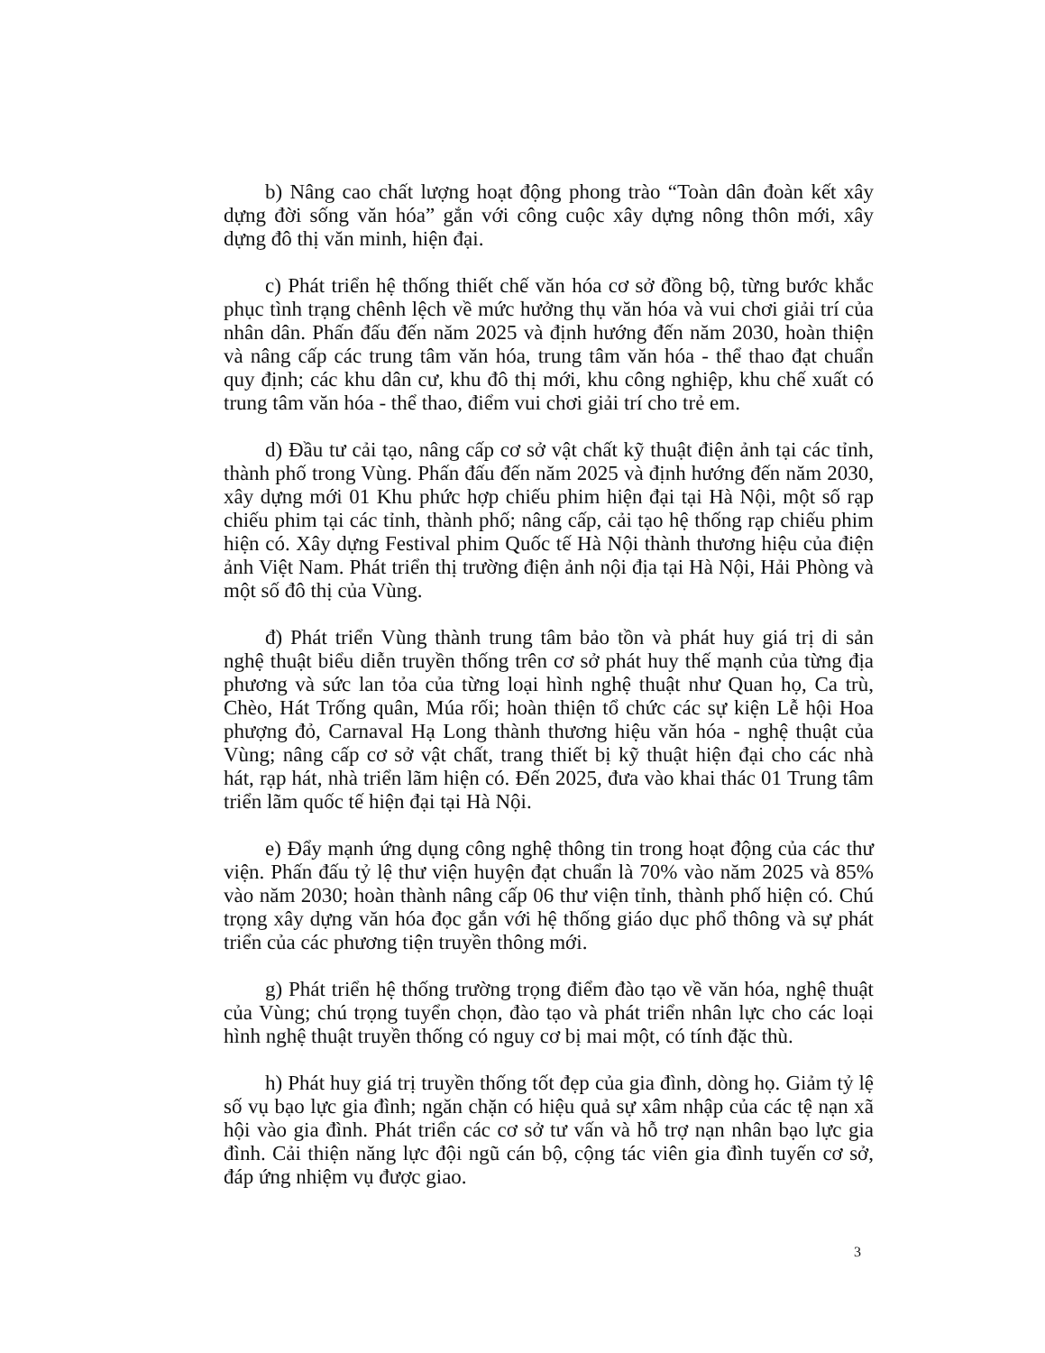b) Nâng cao chất lượng hoạt động phong trào “Toàn dân đoàn kết xây dựng đời sống văn hóa” gắn với công cuộc xây dựng nông thôn mới, xây dựng đô thị văn minh, hiện đại.
c) Phát triển hệ thống thiết chế văn hóa cơ sở đồng bộ, từng bước khắc phục tình trạng chênh lệch về mức hưởng thụ văn hóa và vui chơi giải trí của nhân dân. Phấn đấu đến năm 2025 và định hướng đến năm 2030, hoàn thiện và nâng cấp các trung tâm văn hóa, trung tâm văn hóa - thể thao đạt chuẩn quy định; các khu dân cư, khu đô thị mới, khu công nghiệp, khu chế xuất có trung tâm văn hóa - thể thao, điểm vui chơi giải trí cho trẻ em.
d) Đầu tư cải tạo, nâng cấp cơ sở vật chất kỹ thuật điện ảnh tại các tỉnh, thành phố trong Vùng. Phấn đấu đến năm 2025 và định hướng đến năm 2030, xây dựng mới 01 Khu phức hợp chiếu phim hiện đại tại Hà Nội, một số rạp chiếu phim tại các tỉnh, thành phố; nâng cấp, cải tạo hệ thống rạp chiếu phim hiện có. Xây dựng Festival phim Quốc tế Hà Nội thành thương hiệu của điện ảnh Việt Nam. Phát triển thị trường điện ảnh nội địa tại Hà Nội, Hải Phòng và một số đô thị của Vùng.
đ) Phát triển Vùng thành trung tâm bảo tồn và phát huy giá trị di sản nghệ thuật biểu diễn truyền thống trên cơ sở phát huy thế mạnh của từng địa phương và sức lan tỏa của từng loại hình nghệ thuật như Quan họ, Ca trù, Chèo, Hát Trống quân, Múa rối; hoàn thiện tổ chức các sự kiện Lễ hội Hoa phượng đỏ, Carnaval Hạ Long thành thương hiệu văn hóa - nghệ thuật của Vùng; nâng cấp cơ sở vật chất, trang thiết bị kỹ thuật hiện đại cho các nhà hát, rạp hát, nhà triển lãm hiện có. Đến 2025, đưa vào khai thác 01 Trung tâm triển lãm quốc tế hiện đại tại Hà Nội.
e) Đẩy mạnh ứng dụng công nghệ thông tin trong hoạt động của các thư viện. Phấn đấu tỷ lệ thư viện huyện đạt chuẩn là 70% vào năm 2025 và 85% vào năm 2030; hoàn thành nâng cấp 06 thư viện tỉnh, thành phố hiện có. Chú trọng xây dựng văn hóa đọc gắn với hệ thống giáo dục phổ thông và sự phát triển của các phương tiện truyền thông mới.
g) Phát triển hệ thống trường trọng điểm đào tạo về văn hóa, nghệ thuật của Vùng; chú trọng tuyển chọn, đào tạo và phát triển nhân lực cho các loại hình nghệ thuật truyền thống có nguy cơ bị mai một, có tính đặc thù.
h) Phát huy giá trị truyền thống tốt đẹp của gia đình, dòng họ. Giảm tỷ lệ số vụ bạo lực gia đình; ngăn chặn có hiệu quả sự xâm nhập của các tệ nạn xã hội vào gia đình. Phát triển các cơ sở tư vấn và hỗ trợ nạn nhân bạo lực gia đình. Cải thiện năng lực đội ngũ cán bộ, cộng tác viên gia đình tuyến cơ sở, đáp ứng nhiệm vụ được giao.
3